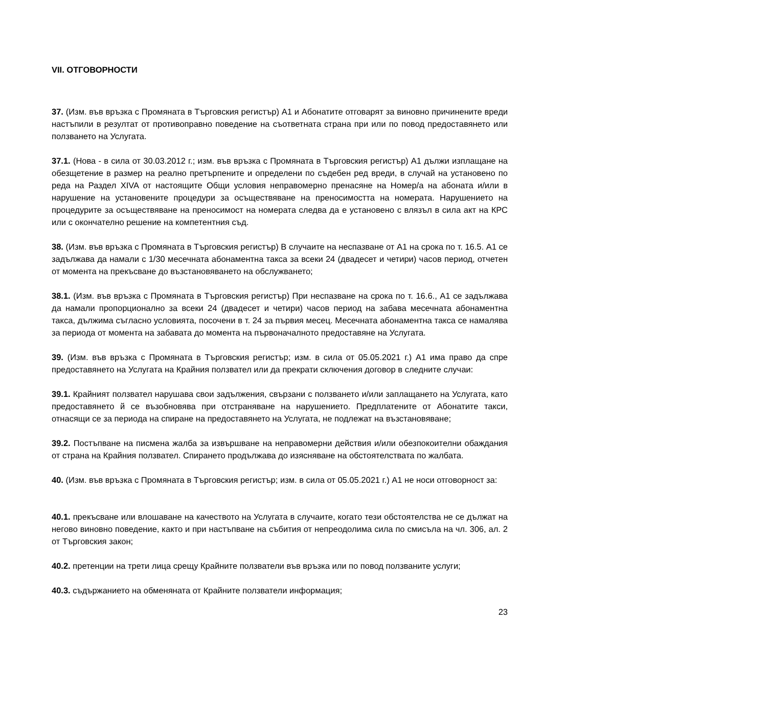VII. ОТГОВОРНОСТИ
37. (Изм. във връзка с Промяната в Търговския регистър) А1 и Абонатите отговарят за виновно причинените вреди настъпили в резултат от противоправно поведение на съответната страна при или по повод предоставянето или ползването на Услугата.
37.1. (Нова - в сила от 30.03.2012 г.; изм. във връзка с Промяната в Търговския регистър) А1 дължи изплащане на обезщетение в размер на реално претърпените и определени по съдебен ред вреди, в случай на установено по реда на Раздел XIVA от настоящите Общи условия неправомерно пренасяне на Номер/а на абоната и/или в нарушение на установените процедури за осъществяване на преносимостта на номерата. Нарушението на процедурите за осъществяване на преносимост на номерата следва да е установено с влязъл в сила акт на КРС или с окончателно решение на компетентния съд.
38. (Изм. във връзка с Промяната в Търговския регистър) В случаите на неспазване от А1 на срока по т. 16.5. А1 се задължава да намали с 1/30 месечната абонаментна такса за всеки 24 (двадесет и четири) часов период, отчетен от момента на прекъсване до възстановяването на обслужването;
38.1. (Изм. във връзка с Промяната в Търговския регистър) При неспазване на срока по т. 16.6., А1 се задължава да намали пропорционално за всеки 24 (двадесет и четири) часов период на забава месечната абонаментна такса, дължима съгласно условията, посочени в т. 24 за първия месец. Месечната абонаментна такса се намалява за периода от момента на забавата до момента на първоначалното предоставяне на Услугата.
39. (Изм. във връзка с Промяната в Търговския регистър; изм. в сила от 05.05.2021 г.) А1 има право да спре предоставянето на Услугата на Крайния ползвател или да прекрати сключения договор в следните случаи:
39.1. Крайният ползвател нарушава свои задължения, свързани с ползването и/или заплащането на Услугата, като предоставянето й се възобновява при отстраняване на нарушението. Предплатените от Абонатите такси, отнасящи се за периода на спиране на предоставянето на Услугата, не подлежат на възстановяване;
39.2. Постъпване на писмена жалба за извършване на неправомерни действия и/или обезпокоителни обаждания от страна на Крайния ползвател. Спирането продължава до изясняване на обстоятелствата по жалбата.
40. (Изм. във връзка с Промяната в Търговския регистър; изм. в сила от 05.05.2021 г.) А1 не носи отговорност за:
40.1. прекъсване или влошаване на качеството на Услугата в случаите, когато тези обстоятелства не се дължат на негово виновно поведение, както и при настъпване на събития от непреодолима сила по смисъла на чл. 306, ал. 2 от Търговския закон;
40.2. претенции на трети лица срещу Крайните ползватели във връзка или по повод ползваните услуги;
40.3. съдържанието на обменяната от Крайните ползватели информация;
23